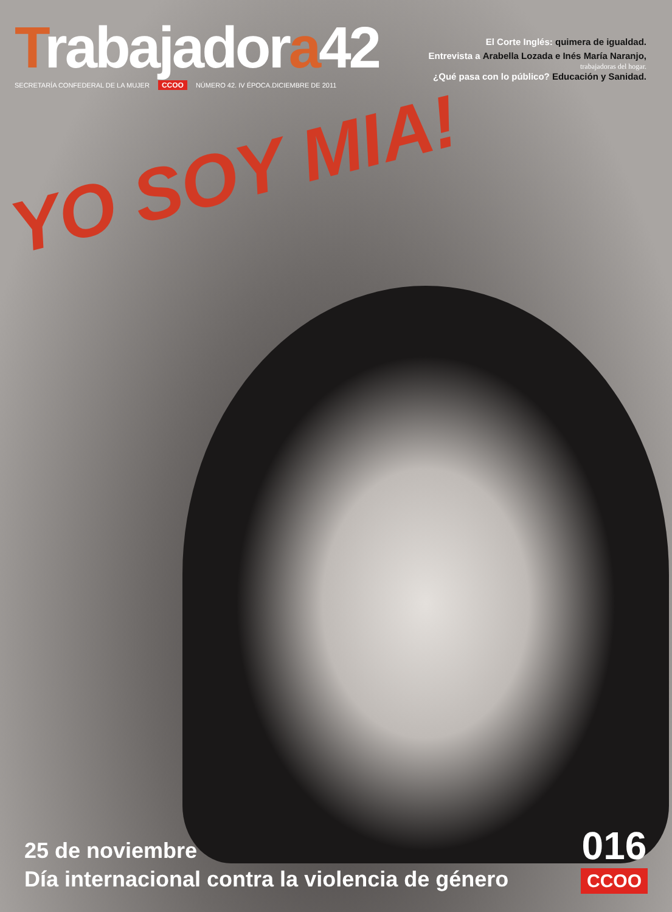Trabajadora42
SECRETARÍA CONFEDERAL DE LA MUJER CCOO NÚMERO 42. IV ÉPOCA.DICIEMBRE DE 2011
El Corte Inglés: quimera de igualdad.
Entrevista a Arabella Lozada e Inés María Naranjo,
trabajadoras del hogar.
¿Qué pasa con lo público? Educación y Sanidad.
YO SOY MIA!
25 de noviembre
Día internacional contra la violencia de género
016
CCOO